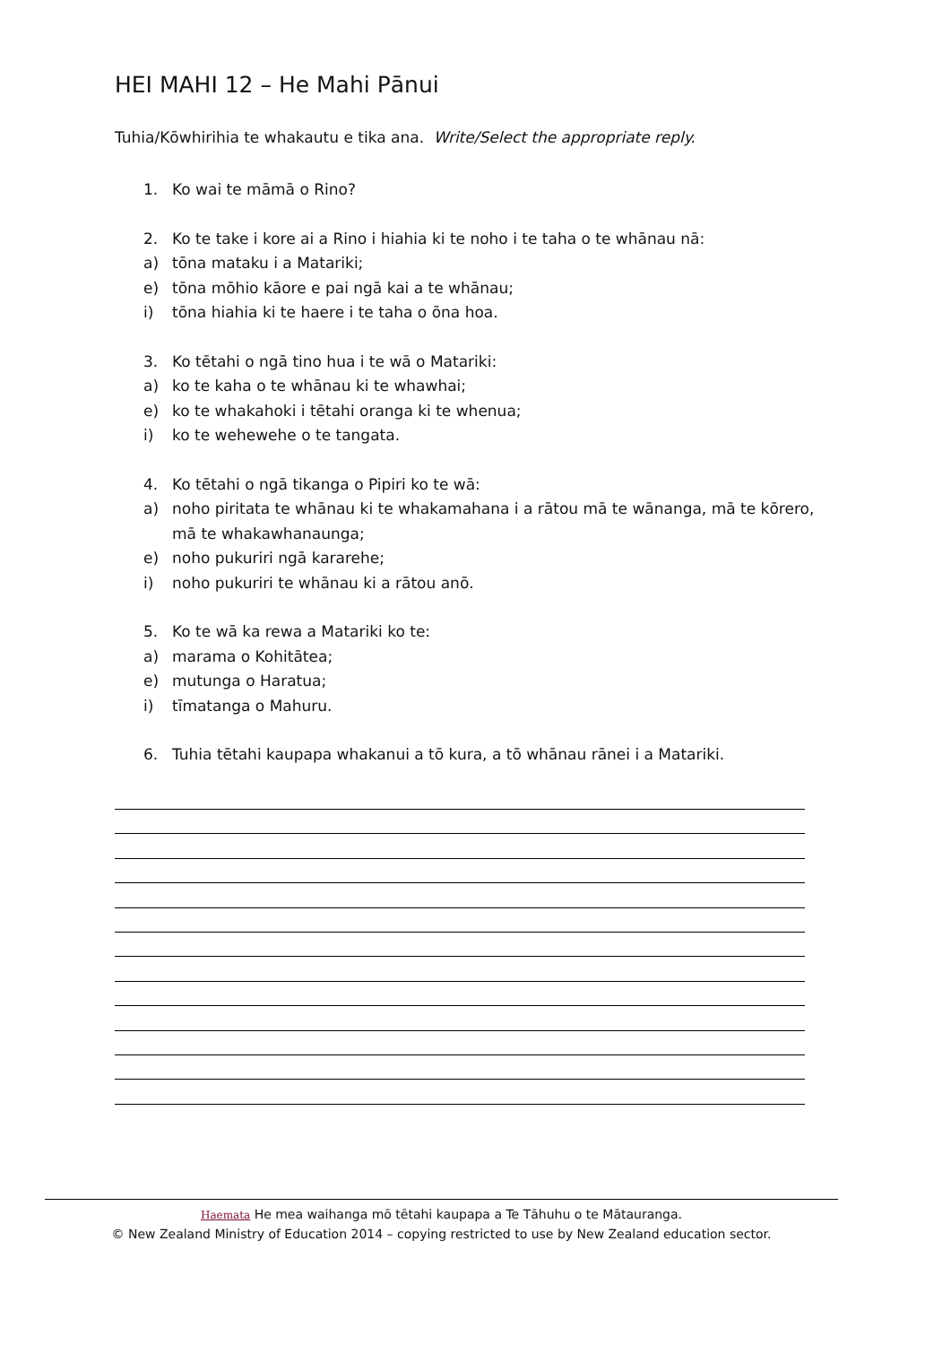HEI MAHI 12 – He Mahi Pānui
Tuhia/Kōwhirihia te whakautu e tika ana. Write/Select the appropriate reply.
1. Ko wai te māmā o Rino?
2. Ko te take i kore ai a Rino i hiahia ki te noho i te taha o te whānau nā:
a) tōna mataku i a Matariki;
e) tōna mōhio kāore e pai ngā kai a te whānau;
i) tōna hiahia ki te haere i te taha o ōna hoa.
3. Ko tētahi o ngā tino hua i te wā o Matariki:
a) ko te kaha o te whānau ki te whawhai;
e) ko te whakahoki i tētahi oranga ki te whenua;
i) ko te wehewehe o te tangata.
4. Ko tētahi o ngā tikanga o Pipiri ko te wā:
a) noho piritata te whānau ki te whakamahana i a rātou mā te wānanga, mā te kōrero, mā te whakawhanaunga;
e) noho pukuriri ngā kararehe;
i) noho pukuriri te whānau ki a rātou anō.
5. Ko te wā ka rewa a Matariki ko te:
a) marama o Kohitātea;
e) mutunga o Haratua;
i) tīmatanga o Mahuru.
6. Tuhia tētahi kaupapa whakanui a tō kura, a tō whānau rānei i a Matariki.
Haemata He mea waihanga mō tētahi kaupapa a Te Tāhuhu o te Mātauranga.
© New Zealand Ministry of Education 2014 – copying restricted to use by New Zealand education sector.